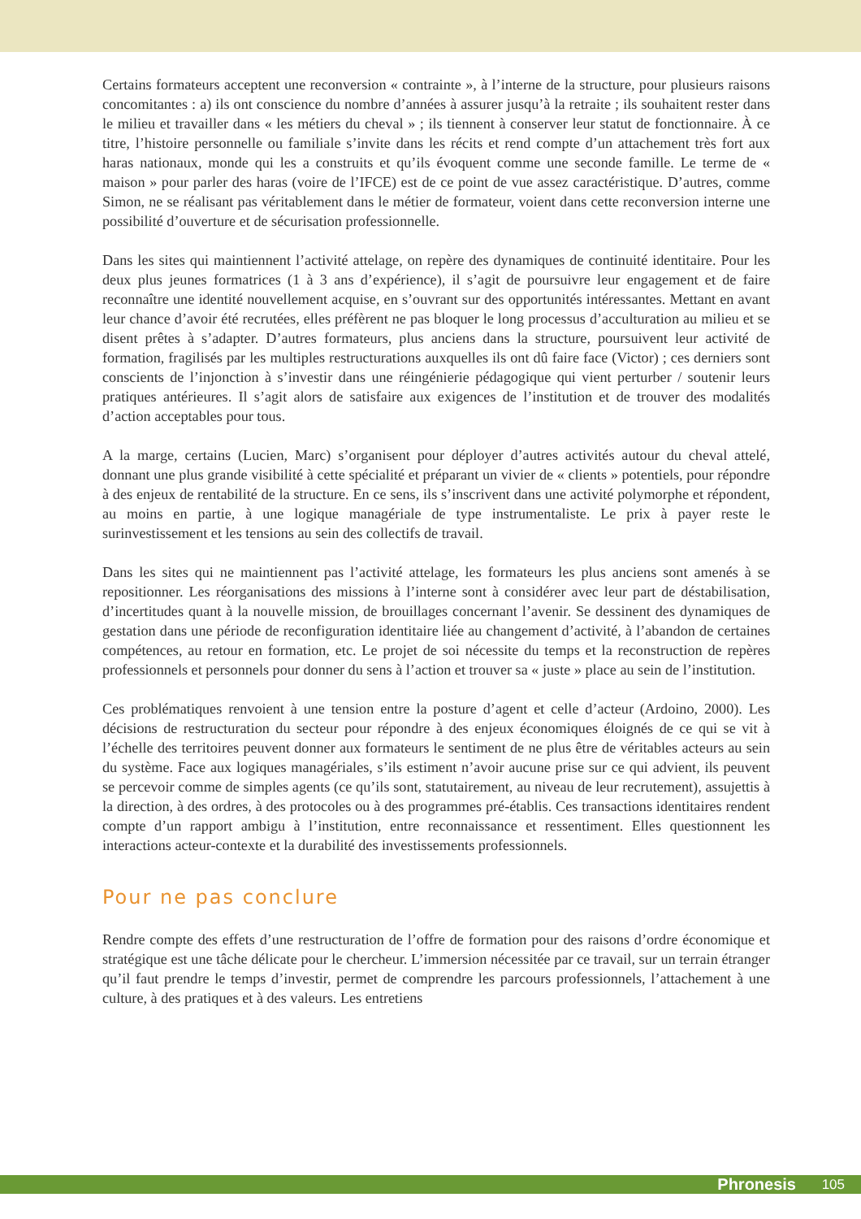Certains formateurs acceptent une reconversion « contrainte », à l’interne de la structure, pour plusieurs raisons concomitantes : a) ils ont conscience du nombre d’années à assurer jusqu’à la retraite ; ils souhaitent rester dans le milieu et travailler dans « les métiers du cheval » ; ils tiennent à conserver leur statut de fonctionnaire. À ce titre, l’histoire personnelle ou familiale s’invite dans les récits et rend compte d’un attachement très fort aux haras nationaux, monde qui les a construits et qu’ils évoquent comme une seconde famille. Le terme de « maison » pour parler des haras (voire de l’IFCE) est de ce point de vue assez caractéristique. D’autres, comme Simon, ne se réalisant pas véritablement dans le métier de formateur, voient dans cette reconversion interne une possibilité d’ouverture et de sécurisation professionnelle.
Dans les sites qui maintiennent l’activité attelage, on repère des dynamiques de continuité identitaire. Pour les deux plus jeunes formatrices (1 à 3 ans d’expérience), il s’agit de poursuivre leur engagement et de faire reconnaître une identité nouvellement acquise, en s’ouvrant sur des opportunités intéressantes. Mettant en avant leur chance d’avoir été recrutées, elles préfèrent ne pas bloquer le long processus d’acculturation au milieu et se disent prêtes à s’adapter. D’autres formateurs, plus anciens dans la structure, poursuivent leur activité de formation, fragilisés par les multiples restructurations auxquelles ils ont dû faire face (Victor) ; ces derniers sont conscients de l’injonction à s’investir dans une réingénierie pédagogique qui vient perturber / soutenir leurs pratiques antérieures. Il s’agit alors de satisfaire aux exigences de l’institution et de trouver des modalités d’action acceptables pour tous.
A la marge, certains (Lucien, Marc) s’organisent pour déployer d’autres activités autour du cheval attelé, donnant une plus grande visibilité à cette spécialité et préparant un vivier de « clients » potentiels, pour répondre à des enjeux de rentabilité de la structure. En ce sens, ils s’inscrivent dans une activité polymorphe et répondent, au moins en partie, à une logique managériale de type instrumentaliste. Le prix à payer reste le surinvestissement et les tensions au sein des collectifs de travail.
Dans les sites qui ne maintiennent pas l’activité attelage, les formateurs les plus anciens sont amenés à se repositionner. Les réorganisations des missions à l’interne sont à considérer avec leur part de déstabilisation, d’incertitudes quant à la nouvelle mission, de brouillages concernant l’avenir. Se dessinent des dynamiques de gestation dans une période de reconfiguration identitaire liée au changement d’activité, à l’abandon de certaines compétences, au retour en formation, etc. Le projet de soi nécessite du temps et la reconstruction de repères professionnels et personnels pour donner du sens à l’action et trouver sa « juste » place au sein de l’institution.
Ces problématiques renvoient à une tension entre la posture d’agent et celle d’acteur (Ardoino, 2000). Les décisions de restructuration du secteur pour répondre à des enjeux économiques éloignés de ce qui se vit à l’échelle des territoires peuvent donner aux formateurs le sentiment de ne plus être de véritables acteurs au sein du système. Face aux logiques managériales, s’ils estiment n’avoir aucune prise sur ce qui advient, ils peuvent se percevoir comme de simples agents (ce qu’ils sont, statutairement, au niveau de leur recrutement), assujettis à la direction, à des ordres, à des protocoles ou à des programmes pré-établis. Ces transactions identitaires rendent compte d’un rapport ambigu à l’institution, entre reconnaissance et ressentiment. Elles questionnent les interactions acteur-contexte et la durabilité des investissements professionnels.
Pour ne pas conclure
Rendre compte des effets d’une restructuration de l’offre de formation pour des raisons d’ordre économique et stratégique est une tâche délicate pour le chercheur. L’immersion nécessitée par ce travail, sur un terrain étranger qu’il faut prendre le temps d’investir, permet de comprendre les parcours professionnels, l’attachement à une culture, à des pratiques et à des valeurs. Les entretiens
Phronesis 105